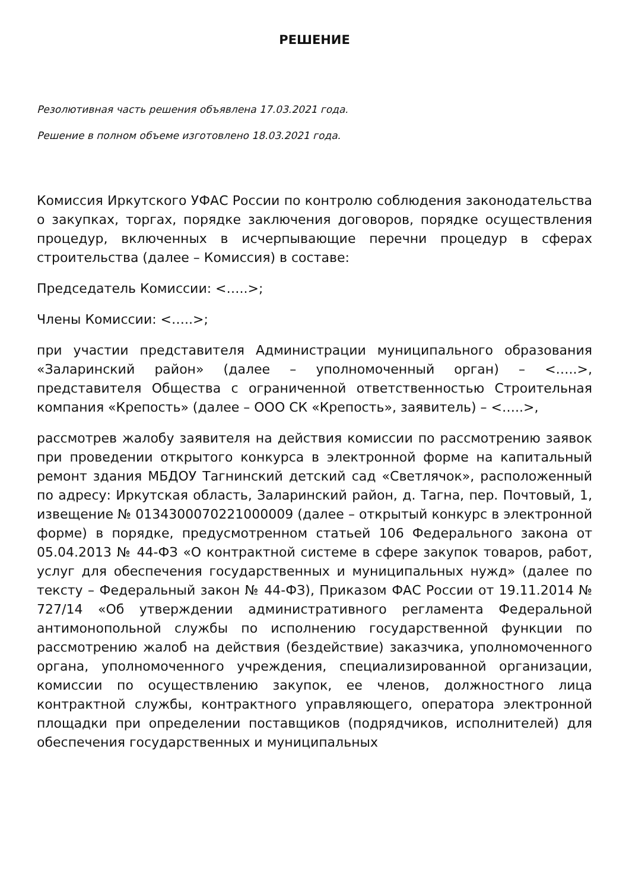РЕШЕНИЕ
Резолютивная часть решения объявлена 17.03.2021 года.
Решение в полном объеме изготовлено 18.03.2021 года.
Комиссия Иркутского УФАС России по контролю соблюдения законодательства о закупках, торгах, порядке заключения договоров, порядке осуществления процедур, включенных в исчерпывающие перечни процедур в сферах строительства (далее – Комиссия) в составе:
Председатель Комиссии: <…..>;
Члены Комиссии: <…..>;
при участии представителя Администрации муниципального образования «Заларинский район» (далее – уполномоченный орган) – <…..>, представителя Общества с ограниченной ответственностью Строительная компания «Крепость» (далее – ООО СК «Крепость», заявитель) – <…..>,
рассмотрев жалобу заявителя на действия комиссии по рассмотрению заявок при проведении открытого конкурса в электронной форме на капитальный ремонт здания МБДОУ Тагнинский детский сад «Светлячок», расположенный по адресу: Иркутская область, Заларинский район, д. Тагна, пер. Почтовый, 1, извещение № 0134300070221000009 (далее – открытый конкурс в электронной форме) в порядке, предусмотренном статьей 106 Федерального закона от 05.04.2013 № 44-ФЗ «О контрактной системе в сфере закупок товаров, работ, услуг для обеспечения государственных и муниципальных нужд» (далее по тексту – Федеральный закон № 44-ФЗ), Приказом ФАС России от 19.11.2014 № 727/14 «Об утверждении административного регламента Федеральной антимонопольной службы по исполнению государственной функции по рассмотрению жалоб на действия (бездействие) заказчика, уполномоченного органа, уполномоченного учреждения, специализированной организации, комиссии по осуществлению закупок, ее членов, должностного лица контрактной службы, контрактного управляющего, оператора электронной площадки при определении поставщиков (подрядчиков, исполнителей) для обеспечения государственных и муниципальных